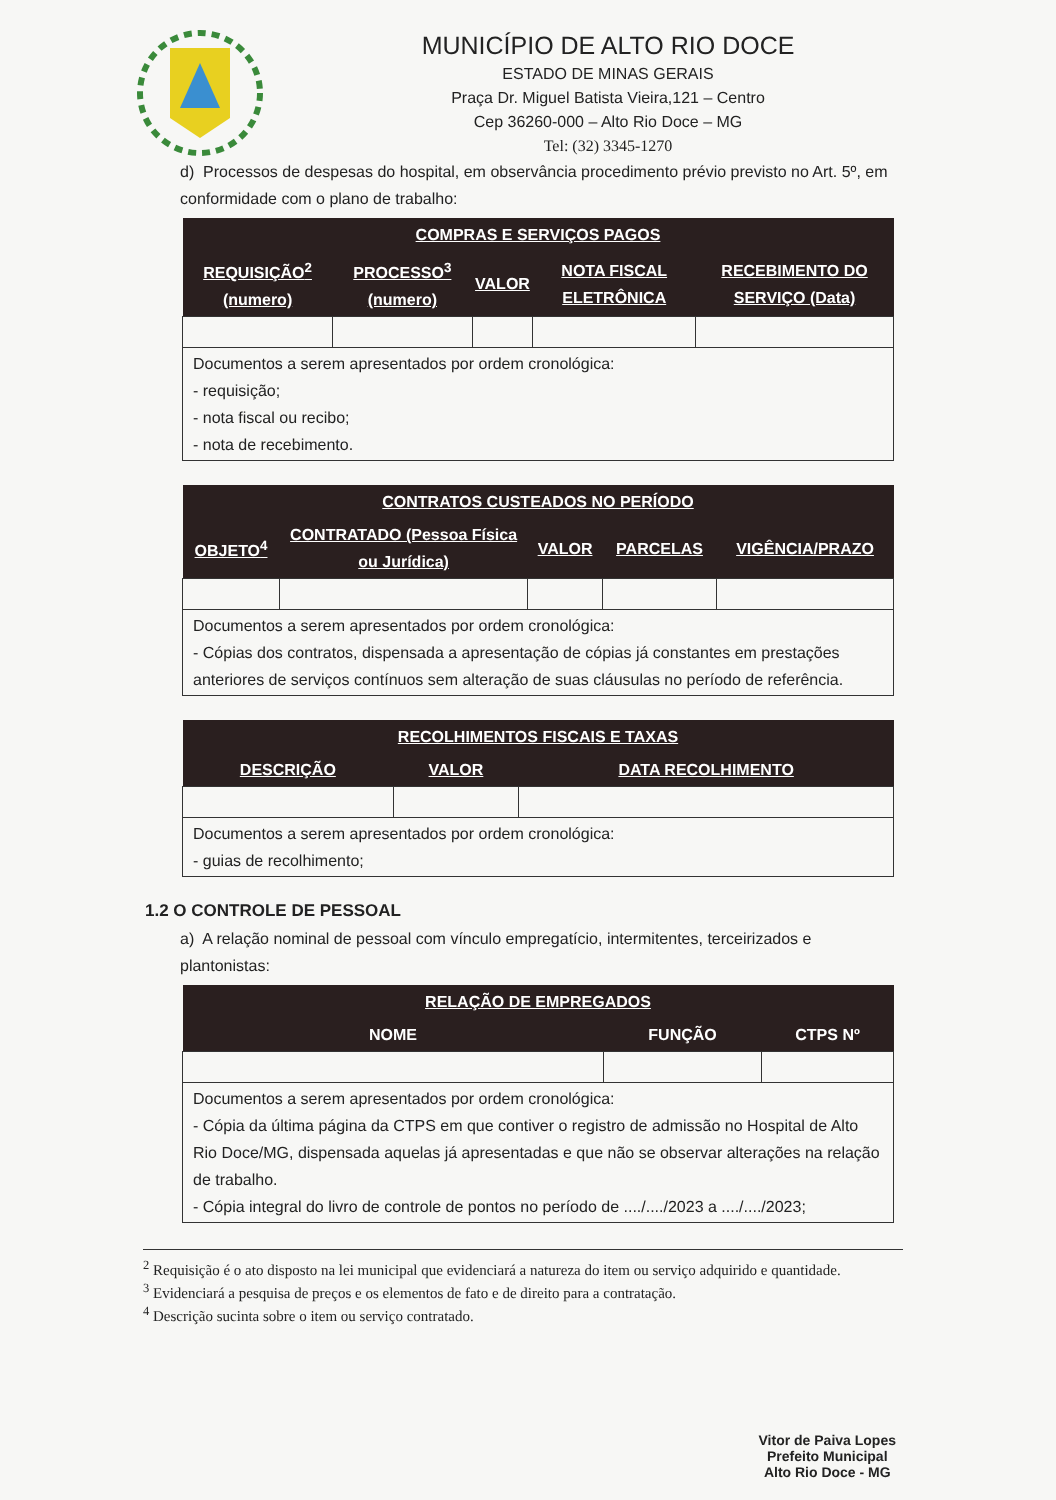MUNICÍPIO DE ALTO RIO DOCE
ESTADO DE MINAS GERAIS
Praça Dr. Miguel Batista Vieira,121 – Centro
Cep 36260-000 – Alto Rio Doce – MG
Tel: (32) 3345-1270
d) Processos de despesas do hospital, em observância procedimento prévio previsto no Art. 5º, em conformidade com o plano de trabalho:
| COMPRAS E SERVIÇOS PAGOS | | | | |
| --- | --- | --- | --- | --- |
| REQUISIÇÃO<sup>2</sup> (numero) | PROCESSO<sup>3</sup> (numero) | VALOR | NOTA FISCAL ELETRÔNICA | RECEBIMENTO DO SERVIÇO (Data) |
| Documentos a serem apresentados por ordem cronológica: - requisição; - nota fiscal ou recibo; - nota de recebimento. | | | | |
| CONTRATOS CUSTEADOS NO PERÍODO | | | | |
| --- | --- | --- | --- | --- |
| OBJETO<sup>4</sup> | CONTRATADO (Pessoa Física ou Jurídica) | VALOR | PARCELAS | VIGÊNCIA/PRAZO |
| Documentos a serem apresentados por ordem cronológica: - Cópias dos contratos, dispensada a apresentação de cópias já constantes em prestações anteriores de serviços contínuos sem alteração de suas cláusulas no período de referência. | | | | |
| RECOLHIMENTOS FISCAIS E TAXAS | | |
| --- | --- | --- |
| DESCRIÇÃO | VALOR | DATA RECOLHIMENTO |
| Documentos a serem apresentados por ordem cronológica: - guias de recolhimento; | | |
1.2 O CONTROLE DE PESSOAL
a) A relação nominal de pessoal com vínculo empregatício, intermitentes, terceirizados e plantonistas:
| RELAÇÃO DE EMPREGADOS | | |
| --- | --- | --- |
| NOME | FUNÇÃO | CTPS Nº |
| Documentos a serem apresentados por ordem cronológica: - Cópia da última página da CTPS em que contiver o registro de admissão no Hospital de Alto Rio Doce/MG, dispensada aquelas já apresentadas e que não se observar alterações na relação de trabalho. - Cópia integral do livro de controle de pontos no período de ..../..../2023 a ..../..../2023; | | |
<sup>2</sup> Requisição é o ato disposto na lei municipal que evidenciará a natureza do item ou serviço adquirido e quantidade.
<sup>3</sup> Evidenciará a pesquisa de preços e os elementos de fato e de direito para a contratação.
<sup>4</sup> Descrição sucinta sobre o item ou serviço contratado.
Vitor de Paiva Lopes
Prefeito Municipal
Alto Rio Doce - MG